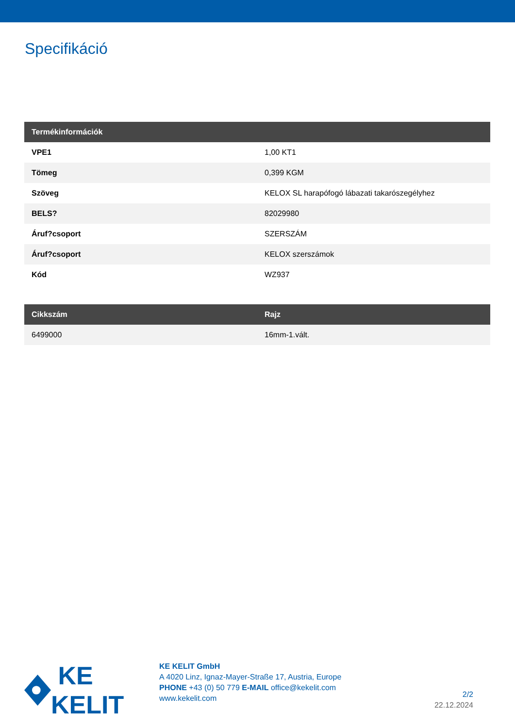Specifikáció
| Termékinformációk | |
| --- | --- |
| VPE1 | 1,00 KT1 |
| Tömeg | 0,399 KGM |
| Szöveg | KELOX SL harapófogó lábazati takarószegélyhez |
| BELS? | 82029980 |
| Áruf?csoport | SZERSZÁM |
| Áruf?csoport | KELOX szerszámok |
| Kód | WZ937 |
| Cikkszám | Rajz |
| --- | --- |
| 6499000 | 16mm-1.vált. |
KE KELIT
KE KELIT GmbH
A 4020 Linz, Ignaz-Mayer-Straße 17, Austria, Europe
PHONE +43 (0) 50 779 E-MAIL office@kekelit.com
www.kekelit.com
2/2
22.12.2024